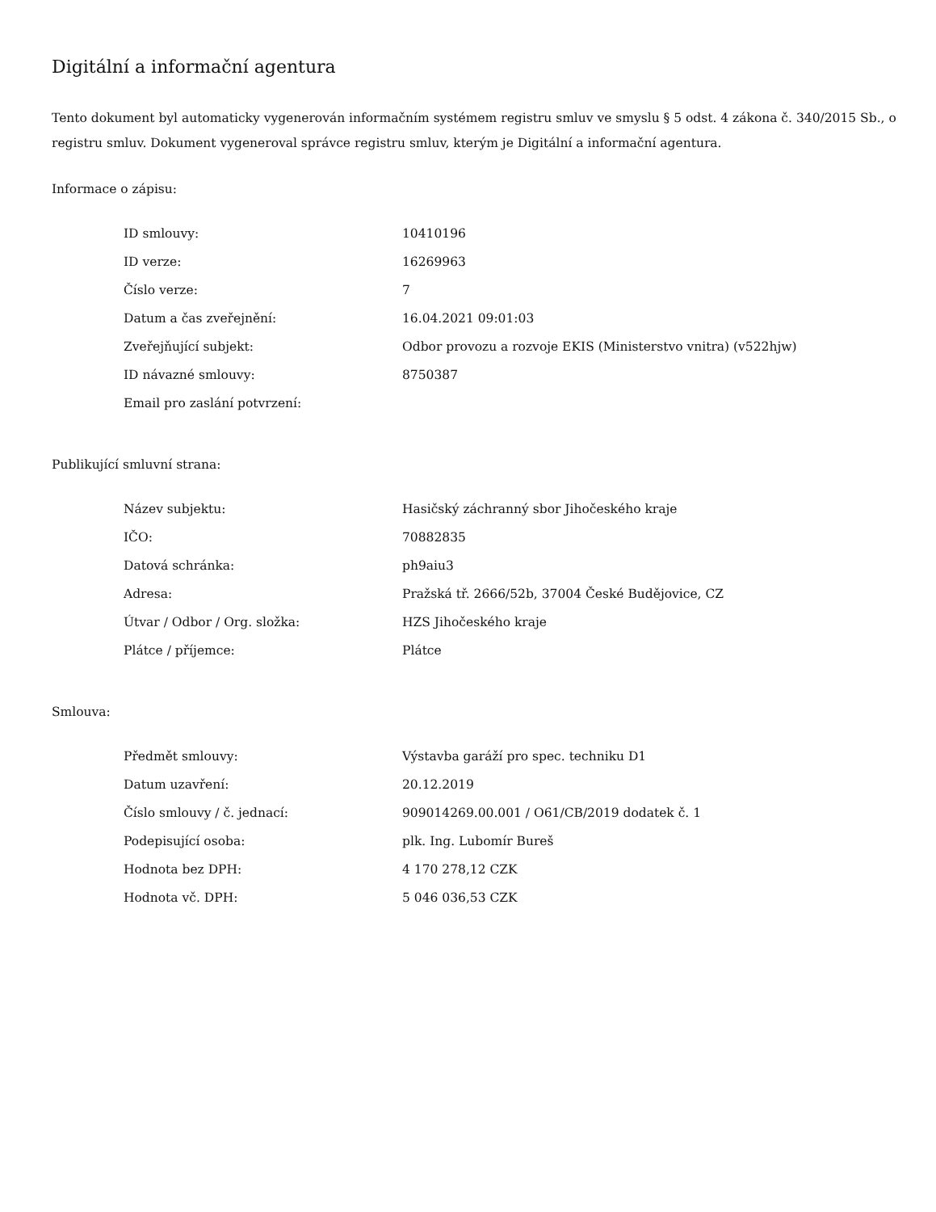Digitální a informační agentura
Tento dokument byl automaticky vygenerován informačním systémem registru smluv ve smyslu § 5 odst. 4 zákona č. 340/2015 Sb., o registru smluv. Dokument vygeneroval správce registru smluv, kterým je Digitální a informační agentura.
Informace o zápisu:
| ID smlouvy: | 10410196 |
| ID verze: | 16269963 |
| Číslo verze: | 7 |
| Datum a čas zveřejnění: | 16.04.2021 09:01:03 |
| Zveřejňující subjekt: | Odbor provozu a rozvoje EKIS (Ministerstvo vnitra) (v522hjw) |
| ID návazné smlouvy: | 8750387 |
| Email pro zaslání potvrzení: | |
Publikující smluvní strana:
| Název subjektu: | Hasičský záchranný sbor Jihočeského kraje |
| IČO: | 70882835 |
| Datová schránka: | ph9aiu3 |
| Adresa: | Pražská tř. 2666/52b, 37004 České Budějovice, CZ |
| Útvar / Odbor / Org. složka: | HZS Jihočeského kraje |
| Plátce / příjemce: | Plátce |
Smlouva:
| Předmět smlouvy: | Výstavba garáží pro spec. techniku D1 |
| Datum uzavření: | 20.12.2019 |
| Číslo smlouvy / č. jednací: | 909014269.00.001 / O61/CB/2019 dodatek č. 1 |
| Podepisující osoba: | plk. Ing. Lubomír Bureš |
| Hodnota bez DPH: | 4 170 278,12 CZK |
| Hodnota vč. DPH: | 5 046 036,53 CZK |